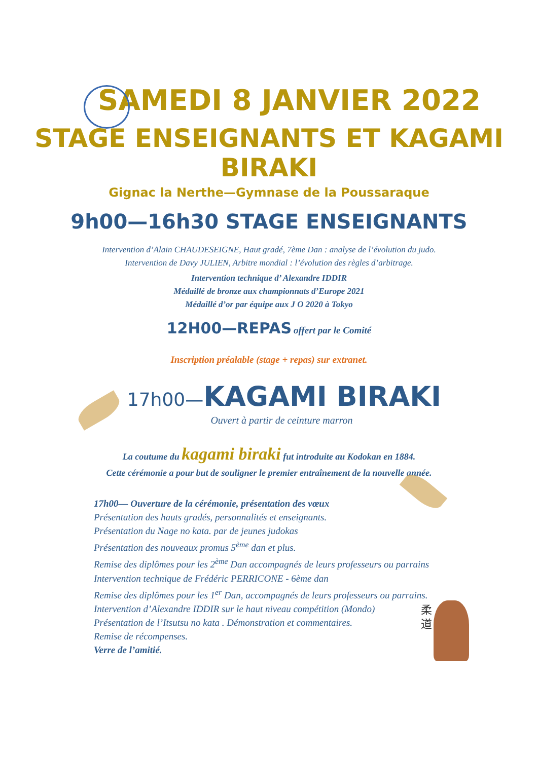SAMEDI 8 JANVIER 2022
STAGE ENSEIGNANTS ET KAGAMI BIRAKI
Gignac la Nerthe—Gymnase de la Poussaraque
9h00—16h30 STAGE ENSEIGNANTS
Intervention d’Alain CHAUDESEIGNE, Haut gradé, 7ème Dan : analyse de l’évolution du judo.
Intervention de Davy JULIEN, Arbitre mondial : l’évolution des règles d’arbitrage.
Intervention technique d’ Alexandre IDDIR
Médaillé de bronze aux championnats d’Europe 2021
Médaillé d’or par équipe aux J O 2020 à Tokyo
12H00—REPAS offert par le Comité
Inscription préalable (stage + repas) sur extranet.
17h00—KAGAMI BIRAKI
Ouvert à partir de ceinture marron
La coutume du kagami biraki fut introduite au Kodokan en 1884.
Cette cérémonie a pour but de souligner le premier entraînement de la nouvelle année.
17h00— Ouverture de la cérémonie, présentation des vœux
Présentation des hauts gradés, personnalités et enseignants.
Présentation du Nage no kata. par de jeunes judokas
Présentation des nouveaux promus 5<sup>ème</sup> dan et plus.
Remise des diplômes pour les 2<sup>ème</sup> Dan accompagnés de leurs professeurs ou parrains
Intervention technique de Frédéric PERRICONE - 6ème dan
Remise des diplômes pour les 1<sup>er</sup> Dan, accompagnés de leurs professeurs ou parrains.
Intervention d’Alexandre IDDIR sur le haut niveau compétition (Mondo)
Présentation de l’Itsutsu no kata . Démonstration et commentaires.
Remise de récompenses.
Verre de l’amitié.
柔
道